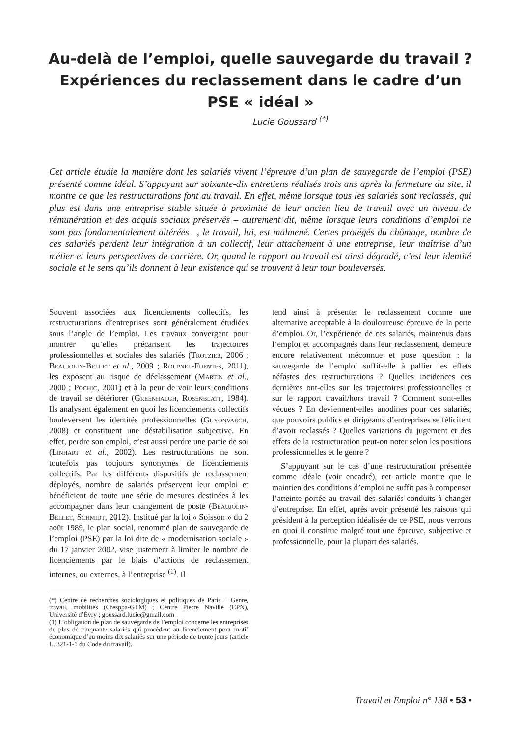Au-delà de l’emploi, quelle sauvegarde du travail ?
Expériences du reclassement dans le cadre d’un
PSE « idéal »
Lucie Goussard <sup>(*)</sup>
Cet article étudie la manière dont les salariés vivent l’épreuve d’un plan de sauvegarde de l’emploi (PSE) présenté comme idéal. S’appuyant sur soixante-dix entretiens réalisés trois ans après la fermeture du site, il montre ce que les restructurations font au travail. En effet, même lorsque tous les salariés sont reclassés, qui plus est dans une entreprise stable située à proximité de leur ancien lieu de travail avec un niveau de rémunération et des acquis sociaux préservés – autrement dit, même lorsque leurs conditions d’emploi ne sont pas fondamentalement altérées –, le travail, lui, est malmené. Certes protégés du chômage, nombre de ces salariés perdent leur intégration à un collectif, leur attachement à une entreprise, leur maîtrise d’un métier et leurs perspectives de carrière. Or, quand le rapport au travail est ainsi dégradé, c’est leur identité sociale et le sens qu’ils donnent à leur existence qui se trouvent à leur tour bouleversés.
Souvent associées aux licenciements collectifs, les restructurations d’entreprises sont généralement étudiées sous l’angle de l’emploi. Les travaux convergent pour montrer qu’elles précarisent les trajectoires professionnelles et sociales des salariés (Trotzier, 2006 ; Beaujolin-Bellet et al., 2009 ; Roupnel-Fuentes, 2011), les exposent au risque de déclassement (Martin et al., 2000 ; Pochic, 2001) et à la peur de voir leurs conditions de travail se détériorer (Greenhalgh, Rosenblatt, 1984). Ils analysent également en quoi les licenciements collectifs bouleversent les identités professionnelles (Guyonvarch, 2008) et constituent une déstabilisation subjective. En effet, perdre son emploi, c’est aussi perdre une partie de soi (Linhart et al., 2002). Les restructurations ne sont toutefois pas toujours synonymes de licenciements collectifs. Par les différents dispositifs de reclassement déployés, nombre de salariés préservent leur emploi et bénéficient de toute une série de mesures destinées à les accompagner dans leur changement de poste (Beaujolin-Bellet, Schmidt, 2012). Institué par la loi « Soisson » du 2 août 1989, le plan social, renommé plan de sauvegarde de l’emploi (PSE) par la loi dite de « modernisation sociale » du 17 janvier 2002, vise justement à limiter le nombre de licenciements par le biais d’actions de reclassement internes, ou externes, à l’entreprise <sup>(1)</sup>. Il
(*) Centre de recherches sociologiques et politiques de Paris − Genre, travail, mobilités (Cresppa-GTM) ; Centre Pierre Naville (CPN), Université d’Évry ; goussard.lucie@gmail.com
(1) L’obligation de plan de sauvegarde de l’emploi concerne les entreprises de plus de cinquante salariés qui procèdent au licenciement pour motif économique d’au moins dix salariés sur une période de trente jours (article L. 321-1-1 du Code du travail).
tend ainsi à présenter le reclassement comme une alternative acceptable à la douloureuse épreuve de la perte d’emploi. Or, l’expérience de ces salariés, maintenus dans l’emploi et accompagnés dans leur reclassement, demeure encore relativement méconnue et pose question : la sauvegarde de l’emploi suffit-elle à pallier les effets néfastes des restructurations ? Quelles incidences ces dernières ont-elles sur les trajectoires professionnelles et sur le rapport travail/hors travail ? Comment sont-elles vécues ? En deviennent-elles anodines pour ces salariés, que pouvoirs publics et dirigeants d’entreprises se félicitent d’avoir reclassés ? Quelles variations du jugement et des effets de la restructuration peut-on noter selon les positions professionnelles et le genre ?
S’appuyant sur le cas d’une restructuration présentée comme idéale (voir encadré), cet article montre que le maintien des conditions d’emploi ne suffit pas à compenser l’atteinte portée au travail des salariés conduits à changer d’entreprise. En effet, après avoir présenté les raisons qui président à la perception idéalisée de ce PSE, nous verrons en quoi il constitue malgré tout une épreuve, subjective et professionnelle, pour la plupart des salariés.
Travail et Emploi n° 138 • 53 •